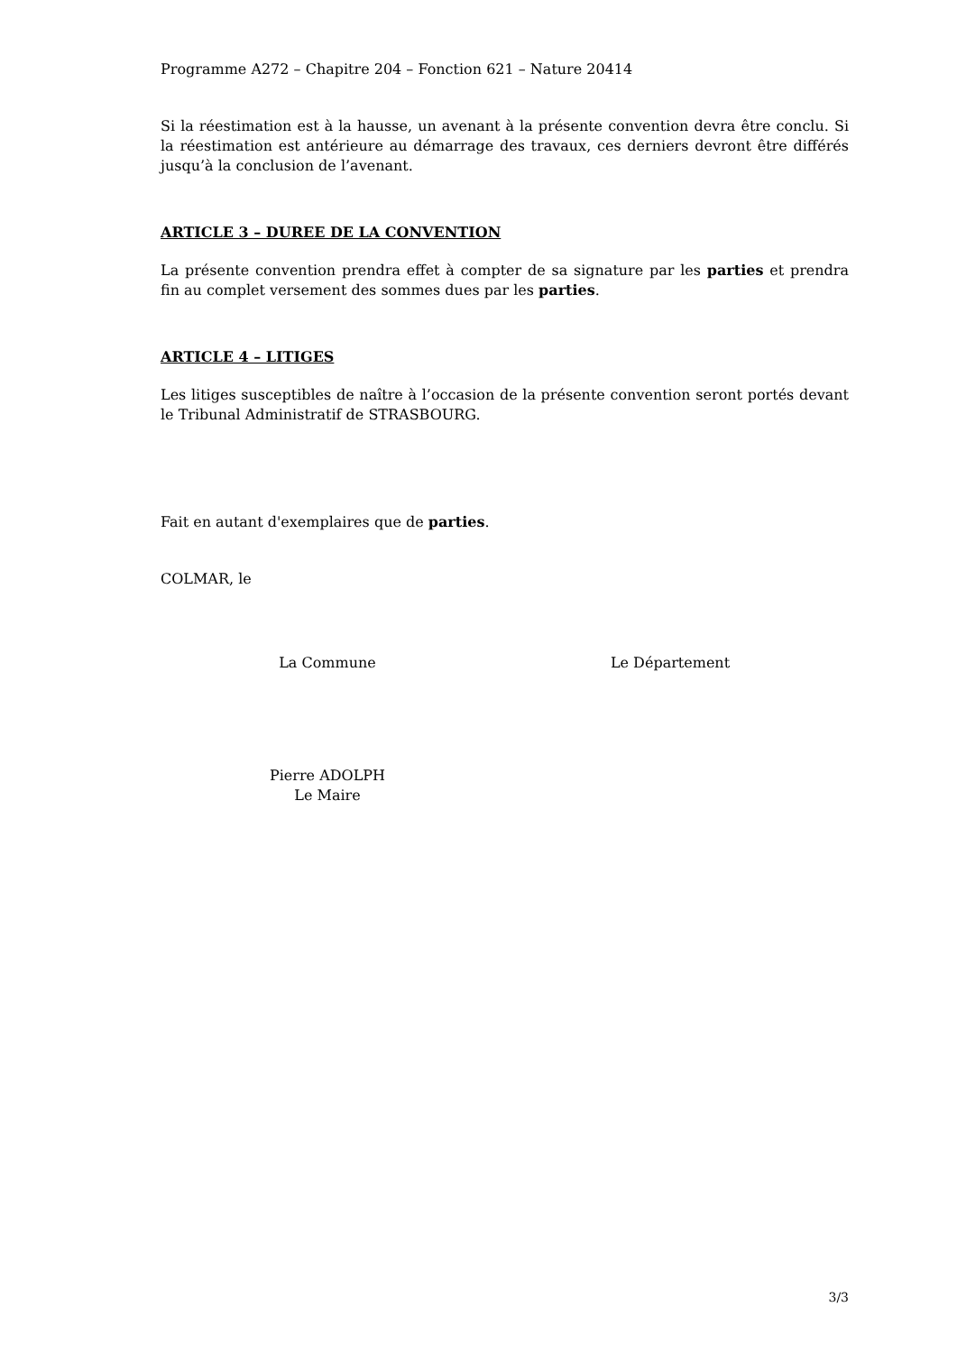Programme A272 – Chapitre 204 – Fonction 621 – Nature 20414
Si la réestimation est à la hausse, un avenant à la présente convention devra être conclu. Si la réestimation est antérieure au démarrage des travaux, ces derniers devront être différés jusqu’à la conclusion de l’avenant.
ARTICLE 3 – DUREE DE LA CONVENTION
La présente convention prendra effet à compter de sa signature par les parties et prendra fin au complet versement des sommes dues par les parties.
ARTICLE 4 – LITIGES
Les litiges susceptibles de naître à l’occasion de la présente convention seront portés devant le Tribunal Administratif de STRASBOURG.
Fait en autant d'exemplaires que de parties.
COLMAR, le
La Commune Le Département
Pierre ADOLPH
Le Maire
3/3